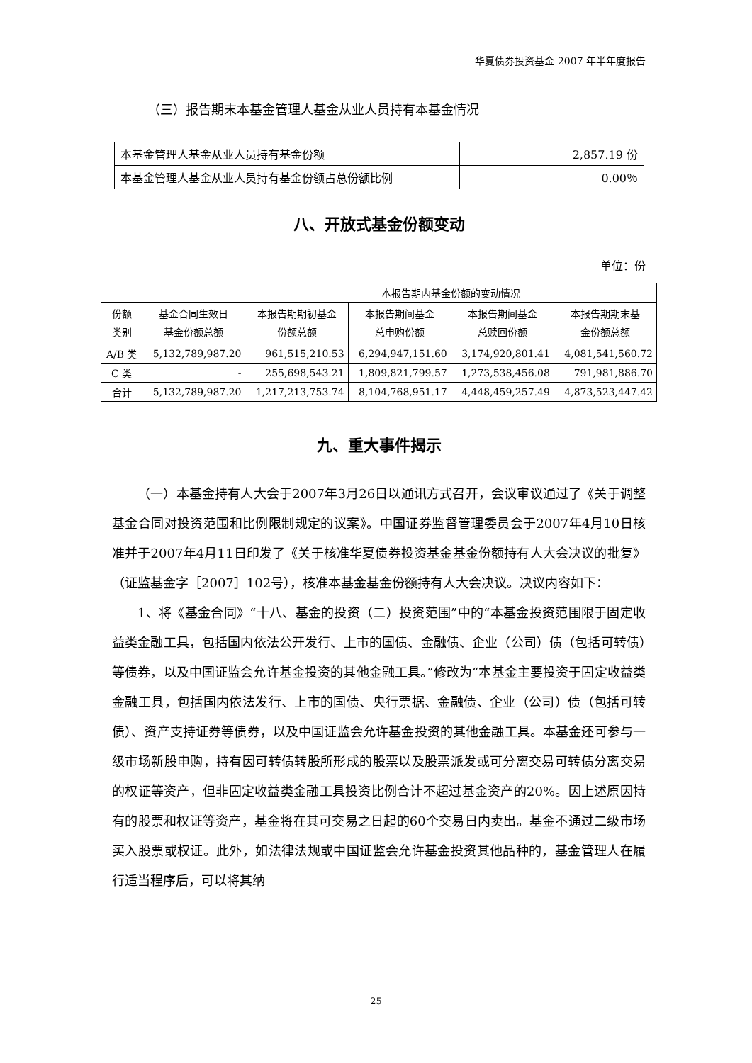华夏债券投资基金 2007 年半年度报告
（三）报告期末本基金管理人基金从业人员持有本基金情况
| 本基金管理人基金从业人员持有基金份额 | 2,857.19 份 |
| 本基金管理人基金从业人员持有基金份额占总份额比例 | 0.00％ |
八、开放式基金份额变动
单位：份
| | | 本报告期内基金份额的变动情况 | | | |
| 份额 类别 | 基金合同生效日 基金份额总额 | 本报告期期初基金 份额总额 | 本报告期间基金 总申购份额 | 本报告期间基金 总赎回份额 | 本报告期期末基 金份额总额 |
| A/B 类 | 5,132,789,987.20 | 961,515,210.53 | 6,294,947,151.60 | 3,174,920,801.41 | 4,081,541,560.72 |
| C 类 | - | 255,698,543.21 | 1,809,821,799.57 | 1,273,538,456.08 | 791,981,886.70 |
| 合计 | 5,132,789,987.20 | 1,217,213,753.74 | 8,104,768,951.17 | 4,448,459,257.49 | 4,873,523,447.42 |
九、重大事件揭示
（一）本基金持有人大会于2007年3月26日以通讯方式召开，会议审议通过了《关于调整基金合同对投资范围和比例限制规定的议案》。中国证券监督管理委员会于2007年4月10日核准并于2007年4月11日印发了《关于核准华夏债券投资基金基金份额持有人大会决议的批复》（证监基金字［2007］102号），核准本基金基金份额持有人大会决议。决议内容如下：
1、将《基金合同》“十八、基金的投资（二）投资范围”中的“本基金投资范围限于固定收益类金融工具，包括国内依法公开发行、上市的国债、金融债、企业（公司）债（包括可转债）等债券，以及中国证监会允许基金投资的其他金融工具。”修改为“本基金主要投资于固定收益类金融工具，包括国内依法发行、上市的国债、央行票据、金融债、企业（公司）债（包括可转债）、资产支持证券等债券，以及中国证监会允许基金投资的其他金融工具。本基金还可参与一级市场新股申购，持有因可转债转股所形成的股票以及股票派发或可分离交易可转债分离交易的权证等资产，但非固定收益类金融工具投资比例合计不超过基金资产的20%。因上述原因持有的股票和权证等资产，基金将在其可交易之日起的60个交易日内卖出。基金不通过二级市场买入股票或权证。此外，如法律法规或中国证监会允许基金投资其他品种的，基金管理人在履行适当程序后，可以将其纳
25